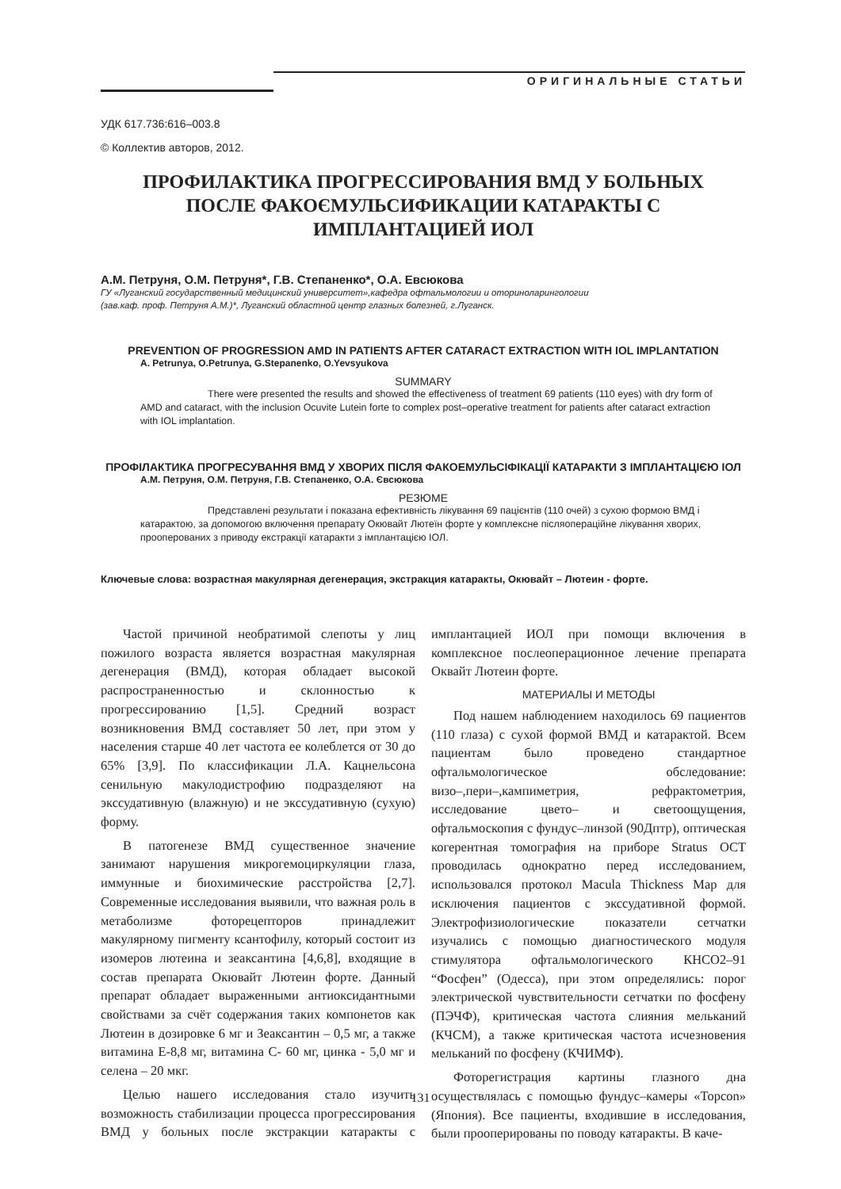ОРИГИНАЛЬНЫЕ СТАТЬИ
УДК 617.736:616–003.8
© Коллектив авторов, 2012.
ПРОФИЛАКТИКА ПРОГРЕССИРОВАНИЯ ВМД У БОЛЬНЫХ
ПОСЛЕ ФАКОЄМУЛЬСИФИКАЦИИ КАТАРАКТЫ С
ИМПЛАНТАЦИЕЙ ИОЛ
А.М. Петруня, О.М. Петруня*, Г.В. Степаненко*, О.А. Евсюкова
ГУ «Луганский государственный медицинский университет»,кафедра офтальмологии и оториноларингологии
(зав.каф. проф. Петруня А.М.)*, Луганский областной центр глазных болезней, г.Луганск.
PREVENTION OF PROGRESSION AMD IN PATIENTS AFTER CATARACT EXTRACTION WITH IOL IMPLANTATION
A. Petrunya, O.Petrunya, G.Stepanenko, O.Yevsyukova
SUMMARY
There were presented the results and showed the effectiveness of treatment 69 patients (110 eyes) with dry form of AMD and cataract, with the inclusion Ocuvite Lutein forte to complex post–operative treatment for patients after cataract extraction with IOL implantation.
ПРОФІЛАКТИКА ПРОГРЕСУВАННЯ ВМД У ХВОРИХ ПІСЛЯ ФАКОЕМУЛЬСІФІКАЦІЇ КАТАРАКТИ З ІМПЛАНТАЦІЄЮ ІОЛ
А.М. Петруня, О.М. Петруня, Г.В. Степаненко, О.А. Євсюкова
РЕЗЮМЕ
Представлені результати і показана ефективність лікування 69 пацієнтів (110 очей) з сухою формою ВМД і катарактою, за допомогою включення препарату Окювайт Лютеїн форте у комплексне післяопераційне лікування хворих, прооперованих з приводу екстракції катаракти з імплантацією ІОЛ.
Ключевые слова: возрастная макулярная дегенерация, экстракция катаракты, Окювайт – Лютеин - форте.
Частой причиной необратимой слепоты у лиц пожилого возраста является возрастная макулярная дегенерация (ВМД), которая обладает высокой распространенностью и склонностью к прогрессированию [1,5]. Средний возраст возникновения ВМД составляет 50 лет, при этом у населения старше 40 лет частота ее колеблется от 30 до 65% [3,9]. По классификации Л.А. Кацнельсона сенильную макулодистрофию подразделяют на экссудативную (влажную) и не экссудативную (сухую) форму.
В патогенезе ВМД существенное значение занимают нарушения микрогемоциркуляции глаза, иммунные и биохимические расстройства [2,7]. Современные исследования выявили, что важная роль в метаболизме фоторецепторов принадлежит макулярному пигменту ксантофилу, который состоит из изомеров лютеина и зеаксантина [4,6,8], входящие в состав препарата Окювайт Лютеин форте. Данный препарат обладает выраженными антиоксидантными свойствами за счёт содержания таких компонетов как Лютеин в дозировке 6 мг и Зеаксантин – 0,5 мг, а также витамина Е-8,8 мг, витамина С- 60 мг, цинка - 5,0 мг и селена – 20 мкг.
Целью нашего исследования стало изучить возможность стабилизации процесса прогрессирования ВМД у больных после экстракции катаракты с имплантацией ИОЛ при помощи включения в комплексное послеоперационное лечение препарата Оквайт Лютеин форте.
МАТЕРИАЛЫ И МЕТОДЫ
Под нашем наблюдением находилось 69 пациентов (110 глаза) с сухой формой ВМД и катарактой. Всем пациентам было проведено стандартное офтальмологическое обследование: визо–,пери–,кампиметрия, рефрактометрия, исследование цвето– и светоощущения, офтальмоскопия с фундус–линзой (90Дптр), оптическая когерентная томография на приборе Stratus OCT проводилась однократно перед исследованием, использовался протокол Macula Thickness Map для исключения пациентов с экссудативной формой. Электрофизиологические показатели сетчатки изучались с помощью диагностического модуля стимулятора офтальмологического КНСО2–91 “Фосфен” (Одесса), при этом определялись: порог электрической чувствительности сетчатки по фосфену (ПЭЧФ), критическая частота слияния мельканий (КЧСМ), а также критическая частота исчезновения мельканий по фосфену (КЧИМФ).
Фоторегистрация картины глазного дна осуществлялась с помощью фундус–камеры «Topcon» (Япония). Все пациенты, входившие в исследования, были прооперированы по поводу катаракты. В каче-
131